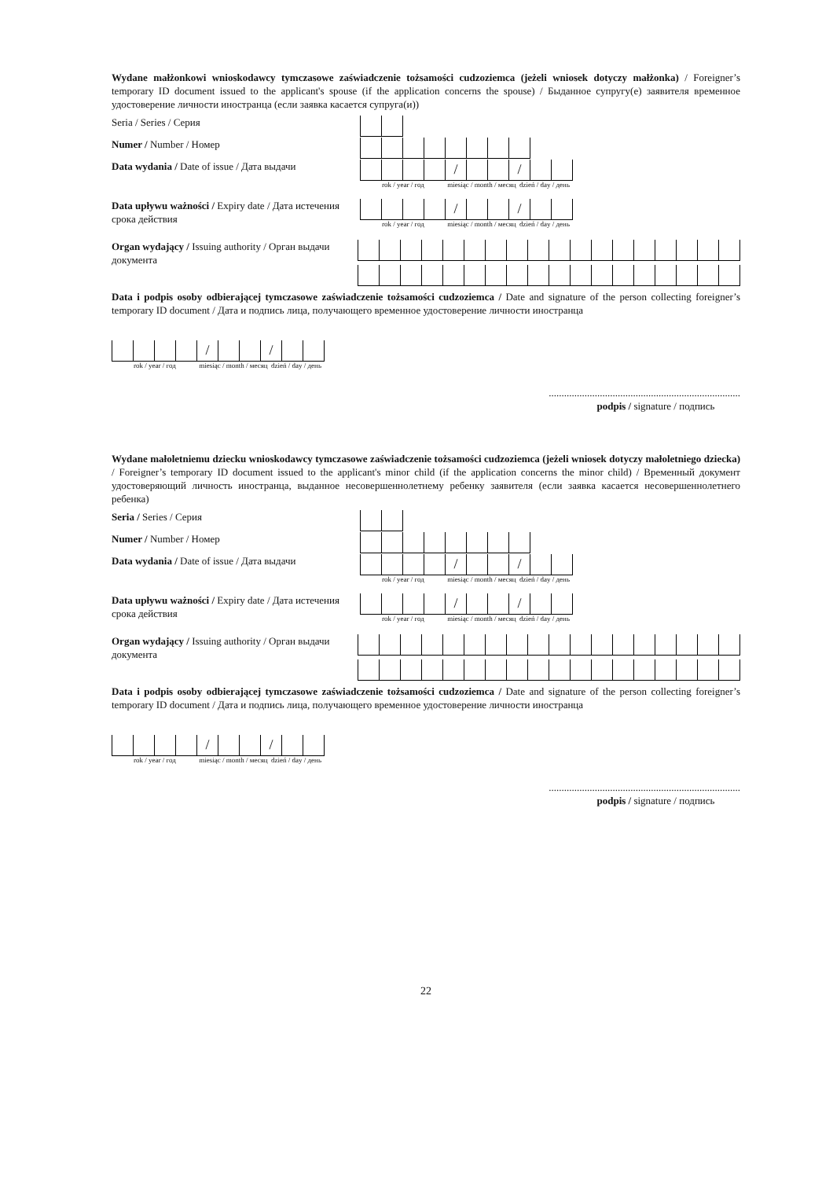Wydane małżonkowi wnioskodawcy tymczasowe zaświadczenie tożsamości cudzoziemca (jeżeli wniosek dotyczy małżonka) / Foreigner’s temporary ID document issued to the applicant's spouse (if the application concerns the spouse) / Быданное супругу(е) заявителя временное удостоверение личности иностранца (если заявка касается супруга(и))
Seria / Series / Серия
Numer / Number / Номер
Data wydania / Date of issue / Дата выдачи
/ /
rok / year / год miesiąc / month / месяц dzień / day / день
Data upływu ważności / Expiry date / Дата истечения срока действия
/ /
rok / year / год miesiąc / month / месяц dzień / day / день
Organ wydający / Issuing authority / Орган выдачи документа
Data i podpis osoby odbierającej tymczasowe zaświadczenie tożsamości cudzoziemca / Date and signature of the person collecting foreigner’s temporary ID document / Дата и подпись лица, получающего временное удостоверение личности иностранца
/ /
rok / year / год miesiąc / month / месяц dzień / day / день
...........................................................................
podpis / signature / подпись
Wydane małoletniemu dziecku wnioskodawcy tymczasowe zaświadczenie tożsamości cudzoziemca (jeżeli wniosek dotyczy małoletniego dziecka) / Foreigner’s temporary ID document issued to the applicant's minor child (if the application concerns the minor child) / Временный документ удостоверяющий личность иностранца, выданное несовершеннолетнему ребенку заявителя (если заявка касается несовершеннолетнего ребенка)
Seria / Series / Серия
Numer / Number / Номер
Data wydania / Date of issue / Дата выдачи
/ /
rok / year / год miesiąc / month / месяц dzień / day / день
Data upływu ważności / Expiry date / Дата истечения срока действия
/ /
rok / year / год miesiąc / month / месяц dzień / day / день
Organ wydający / Issuing authority / Орган выдачи документа
Data i podpis osoby odbierającej tymczasowe zaświadczenie tożsamości cudzoziemca / Date and signature of the person collecting foreigner’s temporary ID document / Дата и подпись лица, получающего временное удостоверение личности иностранца
/ /
rok / year / год miesiąc / month / месяц dzień / day / день
...........................................................................
podpis / signature / подпись
22